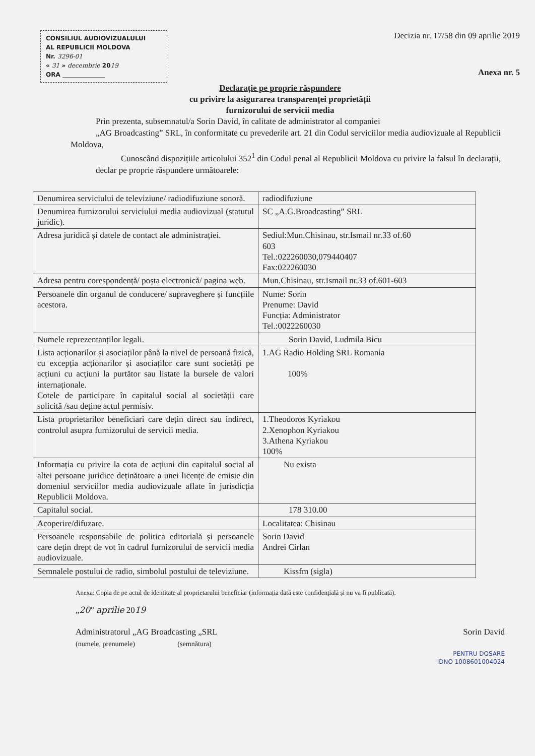CONSILIUL AUDIOVIZUALULUI
AL REPUBLICII MOLDOVA
Nr. 3296-01
« 31 » decembrie 2019
ORA ______________
Decizia nr. 17/58 din 09 aprilie 2019
Anexa nr. 5
Declarație pe proprie răspundere
cu privire la asigurarea transparenței proprietății
furnizorului de servicii media
Prin prezenta, subsemnatul/a Sorin David, în calitate de administrator al companiei
„AG Broadcasting” SRL, în conformitate cu prevederile art. 21 din Codul serviciilor media audiovizuale al Republicii Moldova,
Cunoscând dispozițiile articolului 352<sup>1</sup> din Codul penal al Republicii Moldova cu privire la falsul în declarații, declar pe proprie răspundere următoarele:
| Denumirea serviciului de televiziune/ radiodifuziune sonoră. | radiodifuziune |
| Denumirea furnizorului serviciului media audiovizual (statutul juridic). | SC „A.G.Broadcasting” SRL |
| Adresa juridică și datele de contact ale administrației. | Sediul:Mun.Chisinau, str.Ismail nr.33 of.60 603 Tel.:022260030,079440407 Fax:022260030 |
| Adresa pentru corespondență/ poșta electronică/ pagina web. | Mun.Chisinau, str.Ismail nr.33 of.601-603 |
| Persoanele din organul de conducere/ supraveghere și funcțiile acestora. | Nume: Sorin Prenume: David Funcția: Administrator Tel.:0022260030 |
| Numele reprezentanților legali. | Sorin David, Ludmila Bicu |
| Lista acționarilor și asociaților până la nivel de persoană fizică, cu excepția acționarilor și asociaților care sunt societăți pe acțiuni cu acțiuni la purtător sau listate la bursele de valori internaționale. Cotele de participare în capitalul social al societății care solicită /sau deține actul permisiv. | 1.AG Radio Holding SRL Romania 100% |
| Lista proprietarilor beneficiari care dețin direct sau indirect, controlul asupra furnizorului de servicii media. | 1.Theodoros Kyriakou 2.Xenophon Kyriakou 3.Athena Kyriakou 100% |
| Informația cu privire la cota de acțiuni din capitalul social al altei persoane juridice deținătoare a unei licențe de emisie din domeniul serviciilor media audiovizuale aflate în jurisdicția Republicii Moldova. | Nu exista |
| Capitalul social. | 178 310.00 |
| Acoperire/difuzare. | Localitatea: Chisinau |
| Persoanele responsabile de politica editorială și persoanele care dețin drept de vot în cadrul furnizorului de servicii media audiovizuale. | Sorin David Andrei Cirlan |
| Semnalele postului de radio, simbolul postului de televiziune. | Kissfm (sigla) |
Anexa: Copia de pe actul de identitate al proprietarului beneficiar (informația dată este confidențială și nu va fi publicată).
„20” aprilie 2019
Administratorul „AG Broadcasting „SRL
(numele, prenumele) (semnătura)
Sorin David
PENTRU DOSARE
IDNO 1008601004024